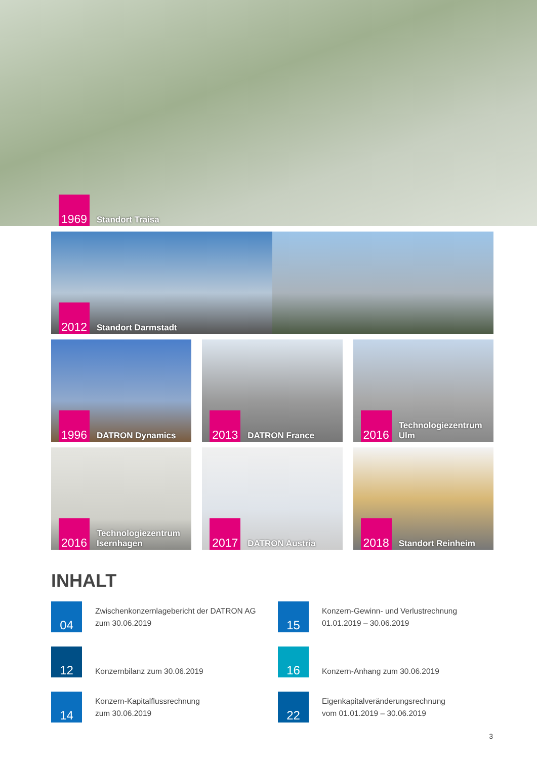1969
Standort Traisa
2012
Standort Darmstadt
1996
DATRON Dynamics
2013
DATRON France
2016
Technologiezentrum
Ulm
2016
Technologiezentrum
Isernhagen
2017
DATRON Austria
2018
Standort Reinheim
INHALT
04
Zwischenkonzernlagebericht der DATRON AG
zum 30.06.2019
15
Konzern-Gewinn- und Verlustrechnung
01.01.2019 – 30.06.2019
12
Konzernbilanz zum 30.06.2019
16
Konzern-Anhang zum 30.06.2019
14
Konzern-Kapitalflussrechnung
zum 30.06.2019
22
Eigenkapitalveränderungsrechnung
vom 01.01.2019 – 30.06.2019
3